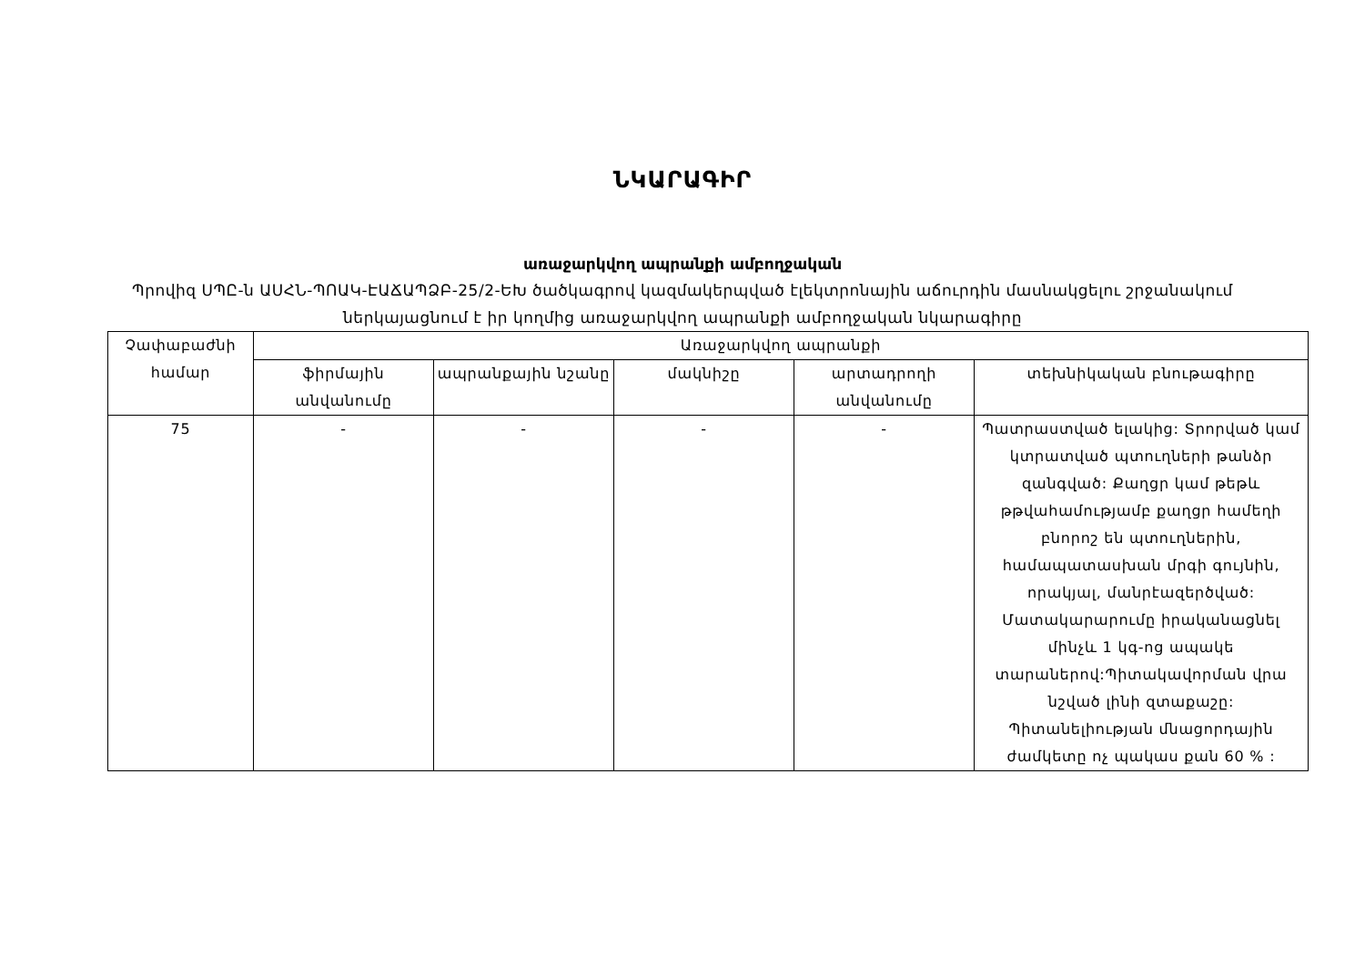ՆԿԱՐԱԳԻՐ
առաջարկվող ապրանքի ամբողջական
Պրովիզ ՍՊԸ-ն ԱՍՀՆ-ՊՈԱԿ-ԷԱՃԱՊՁԲ-25/2-ԵԽ ծածկագրով կազմակերպված էլեկտրոնային աճուրդին մասնակցելու շրջանակում ներկայացնում է իր կողմից առաջարկվող ապրանքի ամբողջական նկարագիրը
| Չափաբաժնի համար | Առաջարկվող ապրանքի | | | | |
| --- | --- | --- | --- | --- | --- |
| | ֆիրմային անվանումը | ապրանքային նշանը | մակնիշը | արտադրողի անվանումը | տեխնիկական բնութագիրը |
| 75 | - | - | - | - | Պատրաստված ելակից: Տրորված կամ կտրատված պտուղների թանձր զանգված: Քաղցր կամ թեթև թթվահամությամբ քաղցր համեղի բնորոշ են պտուղներին, համապատասխան մրգի գույնին, որակյալ, մանրէազերծված: Մատակարարումը իրականացնել մինչև 1 կգ-ոց ապակե տարաներով:Պիտակավորման վրա նշված լինի զտաքաշը: Պիտանելիության մնացորդային ժամկետը ոչ պակաս քան 60 % : |